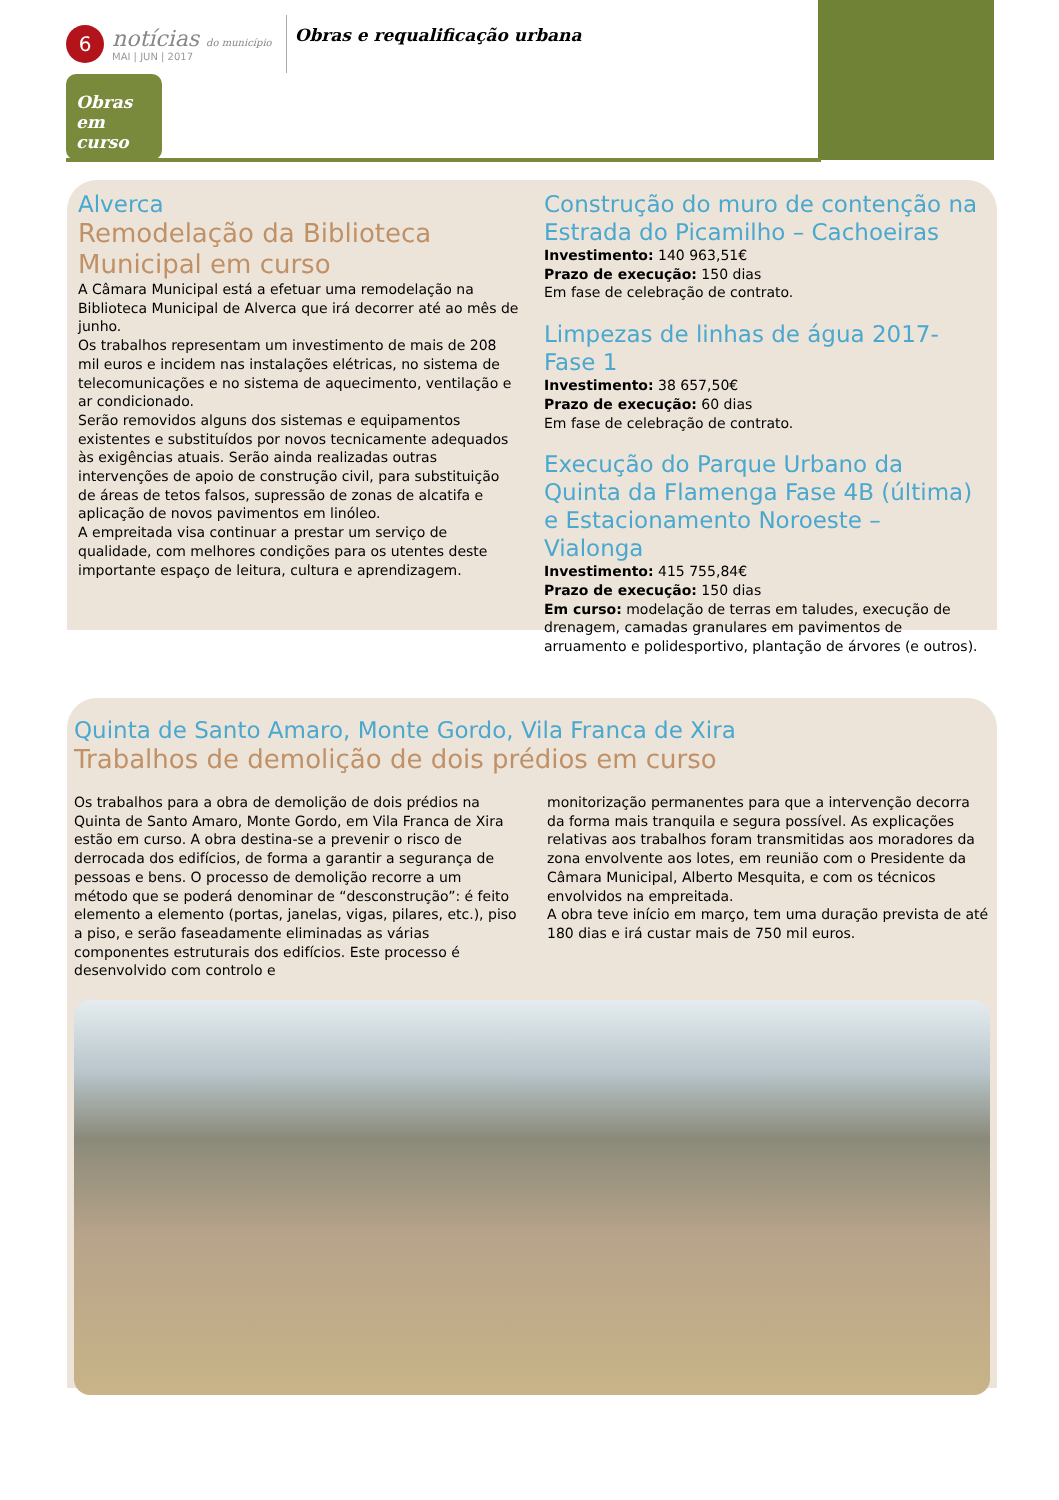6
notícias do município
MAI | JUN | 2017
Obras e requalificação urbana
Obras em curso
Alverca
Remodelação da Biblioteca Municipal em curso
A Câmara Municipal está a efetuar uma remodelação na Biblioteca Municipal de Alverca que irá decorrer até ao mês de junho.
Os trabalhos representam um investimento de mais de 208 mil euros e incidem nas instalações elétricas, no sistema de telecomunicações e no sistema de aquecimento, ventilação e ar condicionado.
Serão removidos alguns dos sistemas e equipamentos existentes e substituídos por novos tecnicamente adequados às exigências atuais. Serão ainda realizadas outras intervenções de apoio de construção civil, para substituição de áreas de tetos falsos, supressão de zonas de alcatifa e aplicação de novos pavimentos em linóleo.
A empreitada visa continuar a prestar um serviço de qualidade, com melhores condições para os utentes deste importante espaço de leitura, cultura e aprendizagem.
Construção do muro de contenção na Estrada do Picamilho – Cachoeiras
Investimento: 140 963,51€
Prazo de execução: 150 dias
Em fase de celebração de contrato.
Limpezas de linhas de água 2017- Fase 1
Investimento: 38 657,50€
Prazo de execução: 60 dias
Em fase de celebração de contrato.
Execução do Parque Urbano da Quinta da Flamenga Fase 4B (última) e Estacionamento Noroeste – Vialonga
Investimento: 415 755,84€
Prazo de execução: 150 dias
Em curso: modelação de terras em taludes, execução de drenagem, camadas granulares em pavimentos de arruamento e polidesportivo, plantação de árvores (e outros).
Quinta de Santo Amaro, Monte Gordo, Vila Franca de Xira
Trabalhos de demolição de dois prédios em curso
Os trabalhos para a obra de demolição de dois prédios na Quinta de Santo Amaro, Monte Gordo, em Vila Franca de Xira estão em curso. A obra destina-se a prevenir o risco de derrocada dos edifícios, de forma a garantir a segurança de pessoas e bens. O processo de demolição recorre a um método que se poderá denominar de “desconstrução”: é feito elemento a elemento (portas, janelas, vigas, pilares, etc.), piso a piso, e serão faseadamente eliminadas as várias componentes estruturais dos edifícios. Este processo é desenvolvido com controlo e
monitorização permanentes para que a intervenção decorra da forma mais tranquila e segura possível. As explicações relativas aos trabalhos foram transmitidas aos moradores da zona envolvente aos lotes, em reunião com o Presidente da Câmara Municipal, Alberto Mesquita, e com os técnicos envolvidos na empreitada.
A obra teve início em março, tem uma duração prevista de até 180 dias e irá custar mais de 750 mil euros.